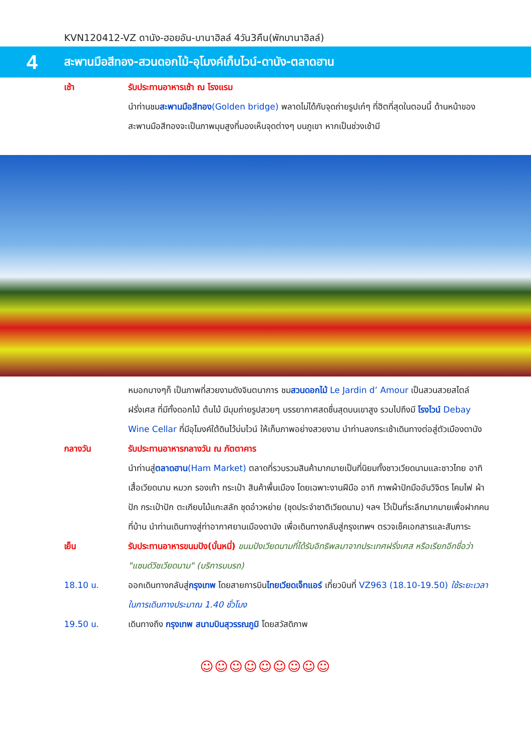KVN120412-VZ ดานัง-ฮอยอัน-บานาฮิลล์ 4วัน3คืน(พักบานาฮิลล์)
4
สะพานมือสีทอง-สวนดอกไม้-อุโมงค์เก็บไวน์-ดานัง-ตลาดฮาน
เช้า รับประทานอาหารเช้า ณ โรงแรม
นำท่านชมสะพานมือสีทอง(Golden bridge) พลาดไม่ได้กับจุดถ่ายรูปเก๋ๆ ที่ฮิตที่สุดในตอนนี้ ด้านหน้าของสะพานมือสีทองจะเป็นภาพมุมสูงที่มองเห็นจุดต่างๆ บนภูเขา หากเป็นช่วงเช้ามี
หมอกบางๆก็ เป็นภาพที่สวยงามดังจินตนาการ ชมสวนดอกไม้ Le Jardin d’ Amour เป็นสวนสวยสไตล์ฝรั่งเศส ที่มีทั้งดอกไม้ ต้นไม้ มีมุมถ่ายรูปสวยๆ บรรยากาศสดชื่นสุดบนเขาสูง รวมไปถึงมี โรงไวน์ Debay Wine Cellar ที่มีอุโมงค์ใต้ดินไว้บ่มไวน์ ให้เก็บภาพอย่างสวยงาม นำท่านลงกระเช้าเดินทางต่อสู่ตัวเมืองดานัง
กลางวัน รับประทานอาหารกลางวัน ณ ภัตตาคาร
นำท่านสู่ตลาดฮาน(Ham Market) ตลาดที่รวบรวมสินค้ามากมายเป็นที่นิยมทั้งชาวเวียดนามและชาวไทย อาทิ เสื้อเวียดนาม หมวก รองเท้า กระเป๋า สินค้าพื้นเมือง โดยเฉพาะงานฝีมือ อาทิ ภาพผ้าปักมืออันวิจิตร โคมไฟ ผ้าปัก กระเป๋าปัก ตะเกียบไม้แกะสลัก ชุดอ๋าวหย่าย (ชุดประจำชาติเวียดนาม) ฯลฯ ไว้เป็นที่ระลึกมากมายเพื่อฝากคนที่บ้าน นำท่านเดินทางสู่ท่าอากาศยานเมืองดานัง เพื่อเดินทางกลับสู่กรุงเทพฯ ตรวจเช็คเอกสารและสัมภาระ
เย็น รับประทานอาหารขนมปัง(บั๋นหมี่) ขนมปังเวียดนามที่ได้รับอิทธิพลมาจากประเทศฝรั่งเศส หรือเรียกอีกชื่อว่า "แซนด์วิชเวียดนาม" (บริการบนรถ)
18.10 น. ออกเดินทางกลับสู่กรุงเทพ โดยสายการบินไทยเวียดเจ็ทแอร์ เที่ยวบินที่ VZ963 (18.10-19.50) ใช้ระยะเวลาในการเดินทางประมาณ 1.40 ชั่วโมง
19.50 น. เดินทางถึง กรุงเทพ สนามบินสุวรรณภูมิ โดยสวัสดิภาพ
☺☺☺☺☺☺☺☺☺